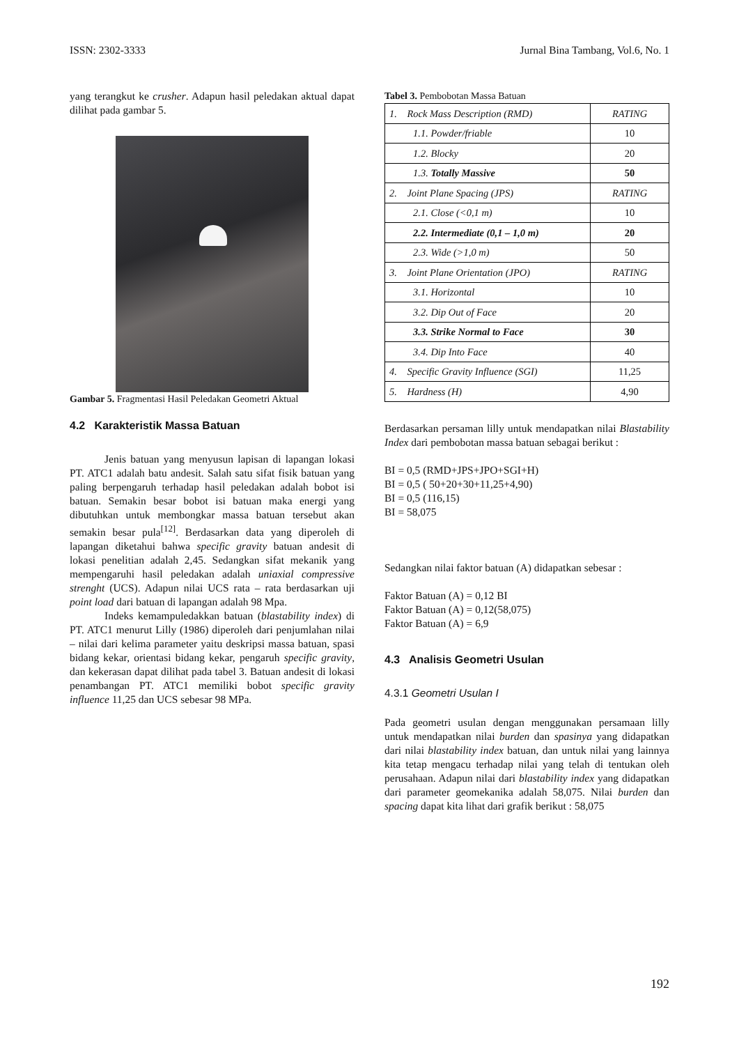ISSN: 2302-3333 Jurnal Bina Tambang, Vol.6, No. 1
yang terangkut ke crusher. Adapun hasil peledakan aktual dapat dilihat pada gambar 5.
Gambar 5. Fragmentasi Hasil Peledakan Geometri Aktual
4.2 Karakteristik Massa Batuan
Jenis batuan yang menyusun lapisan di lapangan lokasi PT. ATC1 adalah batu andesit. Salah satu sifat fisik batuan yang paling berpengaruh terhadap hasil peledakan adalah bobot isi batuan. Semakin besar bobot isi batuan maka energi yang dibutuhkan untuk membongkar massa batuan tersebut akan semakin besar pula<sup>[12]</sup>. Berdasarkan data yang diperoleh di lapangan diketahui bahwa specific gravity batuan andesit di lokasi penelitian adalah 2,45. Sedangkan sifat mekanik yang mempengaruhi hasil peledakan adalah uniaxial compressive strenght (UCS). Adapun nilai UCS rata – rata berdasarkan uji point load dari batuan di lapangan adalah 98 Mpa.
Indeks kemampuledakkan batuan (blastability index) di PT. ATC1 menurut Lilly (1986) diperoleh dari penjumlahan nilai – nilai dari kelima parameter yaitu deskripsi massa batuan, spasi bidang kekar, orientasi bidang kekar, pengaruh specific gravity, dan kekerasan dapat dilihat pada tabel 3. Batuan andesit di lokasi penambangan PT. ATC1 memiliki bobot specific gravity influence 11,25 dan UCS sebesar 98 MPa.
Tabel 3. Pembobotan Massa Batuan
| 1. Rock Mass Description (RMD) | RATING |
| 1.1. Powder/friable | 10 |
| 1.2. Blocky | 20 |
| 1.3. Totally Massive | 50 |
| 2. Joint Plane Spacing (JPS) | RATING |
| 2.1. Close (<0,1 m) | 10 |
| 2.2. Intermediate (0,1 – 1,0 m) | 20 |
| 2.3. Wide (>1,0 m) | 50 |
| 3. Joint Plane Orientation (JPO) | RATING |
| 3.1. Horizontal | 10 |
| 3.2. Dip Out of Face | 20 |
| 3.3. Strike Normal to Face | 30 |
| 3.4. Dip Into Face | 40 |
| 4. Specific Gravity Influence (SGI) | 11,25 |
| 5. Hardness (H) | 4,90 |
Berdasarkan persaman lilly untuk mendapatkan nilai Blastability Index dari pembobotan massa batuan sebagai berikut :
BI = 0,5 (RMD+JPS+JPO+SGI+H)
BI = 0,5 ( 50+20+30+11,25+4,90)
BI = 0,5 (116,15)
BI = 58,075
Sedangkan nilai faktor batuan (A) didapatkan sebesar :
Faktor Batuan (A) = 0,12 BI
Faktor Batuan (A) = 0,12(58,075)
Faktor Batuan (A) = 6,9
4.3 Analisis Geometri Usulan
4.3.1 Geometri Usulan I
Pada geometri usulan dengan menggunakan persamaan lilly untuk mendapatkan nilai burden dan spasinya yang didapatkan dari nilai blastability index batuan, dan untuk nilai yang lainnya kita tetap mengacu terhadap nilai yang telah di tentukan oleh perusahaan. Adapun nilai dari blastability index yang didapatkan dari parameter geomekanika adalah 58,075. Nilai burden dan spacing dapat kita lihat dari grafik berikut : 58,075
192